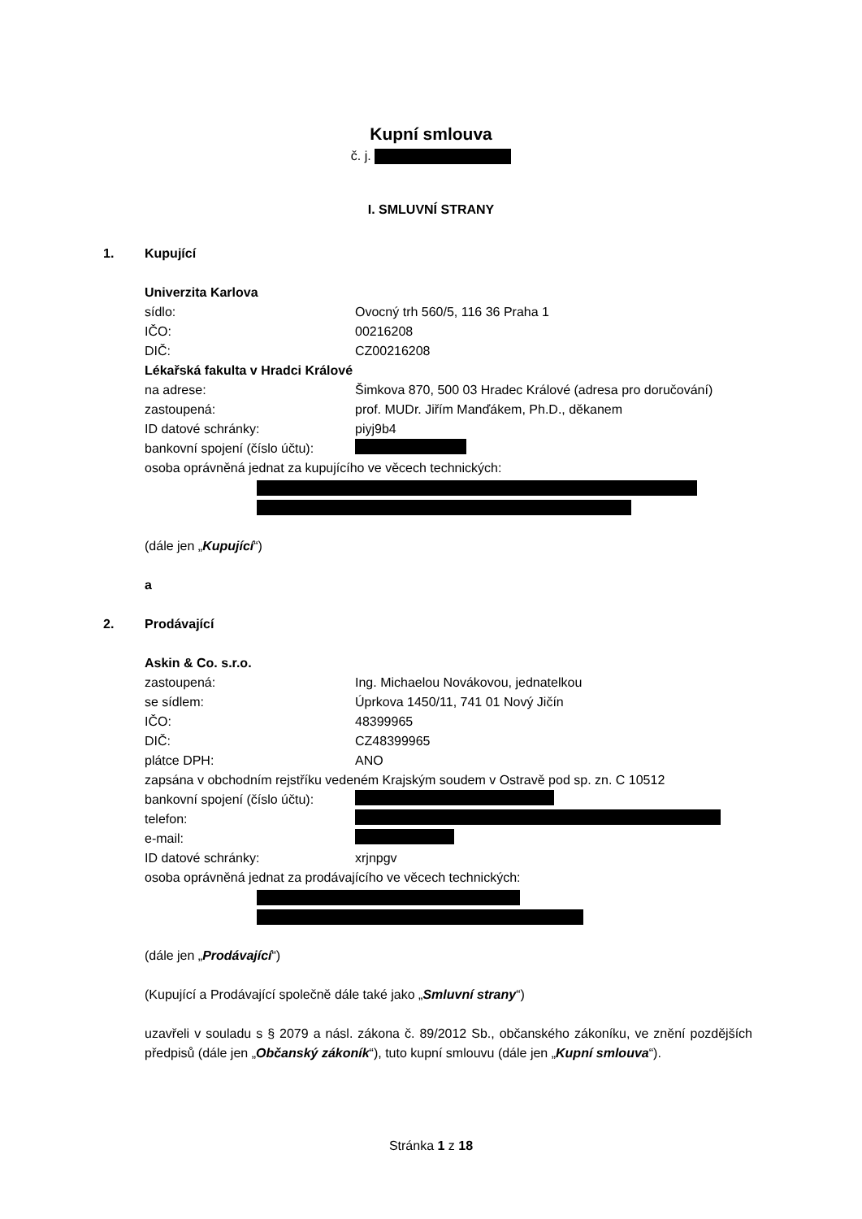Kupní smlouva
č. j.
I. SMLUVNÍ STRANY
1. Kupující
Univerzita Karlova
sídlo: Ovocný trh 560/5, 116 36 Praha 1
IČO: 00216208
DIČ: CZ00216208
Lékařská fakulta v Hradci Králové
na adrese: Šimkova 870, 500 03 Hradec Králové (adresa pro doručování)
zastoupená: prof. MUDr. Jiřím Manďákem, Ph.D., děkanem
ID datové schránky: piyj9b4
bankovní spojení (číslo účtu):
osoba oprávněná jednat za kupujícího ve věcech technických:
(dále jen „Kupující“)
a
2. Prodávající
Askin & Co. s.r.o.
zastoupená: Ing. Michaelou Novákovou, jednatelkou
se sídlem: Úprkova 1450/11, 741 01 Nový Jičín
IČO: 48399965
DIČ: CZ48399965
plátce DPH: ANO
zapsána v obchodním rejstříku vedeném Krajským soudem v Ostravě pod sp. zn. C 10512
bankovní spojení (číslo účtu):
telefon:
e-mail:
ID datové schránky: xrjnpgv
osoba oprávněná jednat za prodávajícího ve věcech technických:
(dále jen „Prodávající“)
(Kupující a Prodávající společně dále také jako „Smluvní strany“)
uzavřeli v souladu s § 2079 a násl. zákona č. 89/2012 Sb., občanského zákoníku, ve znění pozdějších předpisů (dále jen „Občanský zákoník“), tuto kupní smlouvu (dále jen „Kupní smlouva“).
Stránka 1 z 18